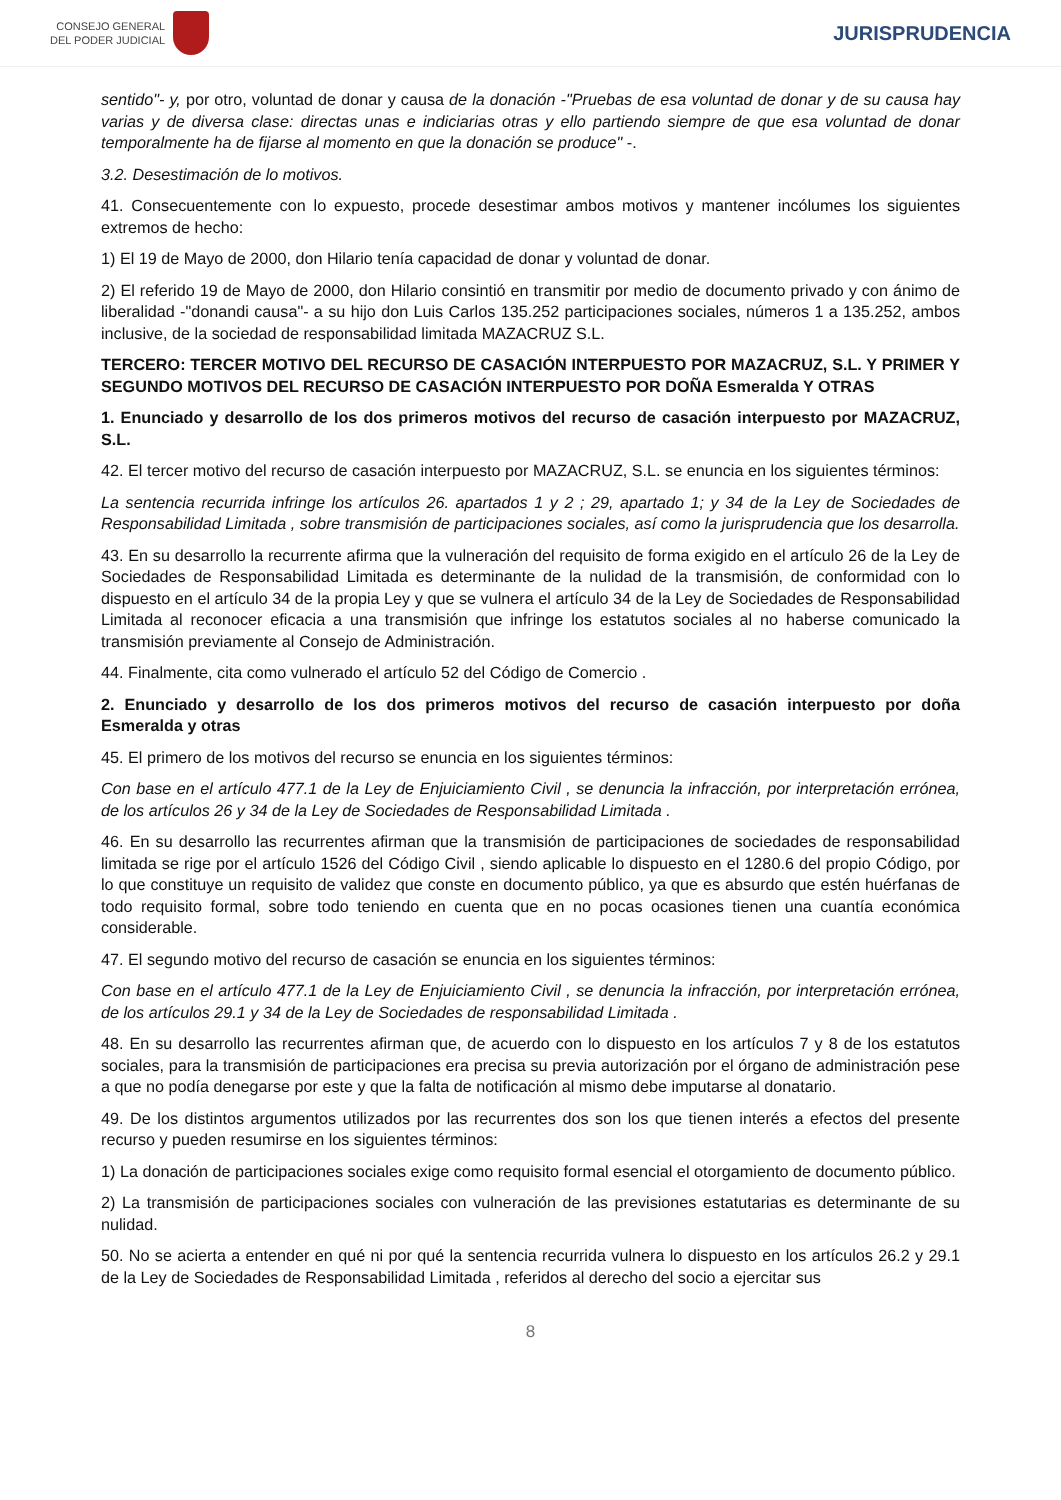CONSEJO GENERAL
DEL PODER JUDICIAL
JURISPRUDENCIA
sentido"- y, por otro, voluntad de donar y causa de la donación -"Pruebas de esa voluntad de donar y de su causa hay varias y de diversa clase: directas unas e indiciarias otras y ello partiendo siempre de que esa voluntad de donar temporalmente ha de fijarse al momento en que la donación se produce" -.
3.2. Desestimación de lo motivos.
41. Consecuentemente con lo expuesto, procede desestimar ambos motivos y mantener incólumes los siguientes extremos de hecho:
1) El 19 de Mayo de 2000, don Hilario tenía capacidad de donar y voluntad de donar.
2) El referido 19 de Mayo de 2000, don Hilario consintió en transmitir por medio de documento privado y con ánimo de liberalidad -"donandi causa"- a su hijo don Luis Carlos 135.252 participaciones sociales, números 1 a 135.252, ambos inclusive, de la sociedad de responsabilidad limitada MAZACRUZ S.L.
TERCERO: TERCER MOTIVO DEL RECURSO DE CASACIÓN INTERPUESTO POR MAZACRUZ, S.L. Y PRIMER Y SEGUNDO MOTIVOS DEL RECURSO DE CASACIÓN INTERPUESTO POR DOÑA Esmeralda Y OTRAS
1. Enunciado y desarrollo de los dos primeros motivos del recurso de casación interpuesto por MAZACRUZ, S.L.
42. El tercer motivo del recurso de casación interpuesto por MAZACRUZ, S.L. se enuncia en los siguientes términos:
La sentencia recurrida infringe los artículos 26. apartados 1 y 2 ; 29, apartado 1; y 34 de la Ley de Sociedades de Responsabilidad Limitada , sobre transmisión de participaciones sociales, así como la jurisprudencia que los desarrolla.
43. En su desarrollo la recurrente afirma que la vulneración del requisito de forma exigido en el artículo 26 de la Ley de Sociedades de Responsabilidad Limitada es determinante de la nulidad de la transmisión, de conformidad con lo dispuesto en el artículo 34 de la propia Ley y que se vulnera el artículo 34 de la Ley de Sociedades de Responsabilidad Limitada al reconocer eficacia a una transmisión que infringe los estatutos sociales al no haberse comunicado la transmisión previamente al Consejo de Administración.
44. Finalmente, cita como vulnerado el artículo 52 del Código de Comercio .
2. Enunciado y desarrollo de los dos primeros motivos del recurso de casación interpuesto por doña Esmeralda y otras
45. El primero de los motivos del recurso se enuncia en los siguientes términos:
Con base en el artículo 477.1 de la Ley de Enjuiciamiento Civil , se denuncia la infracción, por interpretación errónea, de los artículos 26 y 34 de la Ley de Sociedades de Responsabilidad Limitada .
46. En su desarrollo las recurrentes afirman que la transmisión de participaciones de sociedades de responsabilidad limitada se rige por el artículo 1526 del Código Civil , siendo aplicable lo dispuesto en el 1280.6 del propio Código, por lo que constituye un requisito de validez que conste en documento público, ya que es absurdo que estén huérfanas de todo requisito formal, sobre todo teniendo en cuenta que en no pocas ocasiones tienen una cuantía económica considerable.
47. El segundo motivo del recurso de casación se enuncia en los siguientes términos:
Con base en el artículo 477.1 de la Ley de Enjuiciamiento Civil , se denuncia la infracción, por interpretación errónea, de los artículos 29.1 y 34 de la Ley de Sociedades de responsabilidad Limitada .
48. En su desarrollo las recurrentes afirman que, de acuerdo con lo dispuesto en los artículos 7 y 8 de los estatutos sociales, para la transmisión de participaciones era precisa su previa autorización por el órgano de administración pese a que no podía denegarse por este y que la falta de notificación al mismo debe imputarse al donatario.
49. De los distintos argumentos utilizados por las recurrentes dos son los que tienen interés a efectos del presente recurso y pueden resumirse en los siguientes términos:
1) La donación de participaciones sociales exige como requisito formal esencial el otorgamiento de documento público.
2) La transmisión de participaciones sociales con vulneración de las previsiones estatutarias es determinante de su nulidad.
50. No se acierta a entender en qué ni por qué la sentencia recurrida vulnera lo dispuesto en los artículos 26.2 y 29.1 de la Ley de Sociedades de Responsabilidad Limitada , referidos al derecho del socio a ejercitar sus
8